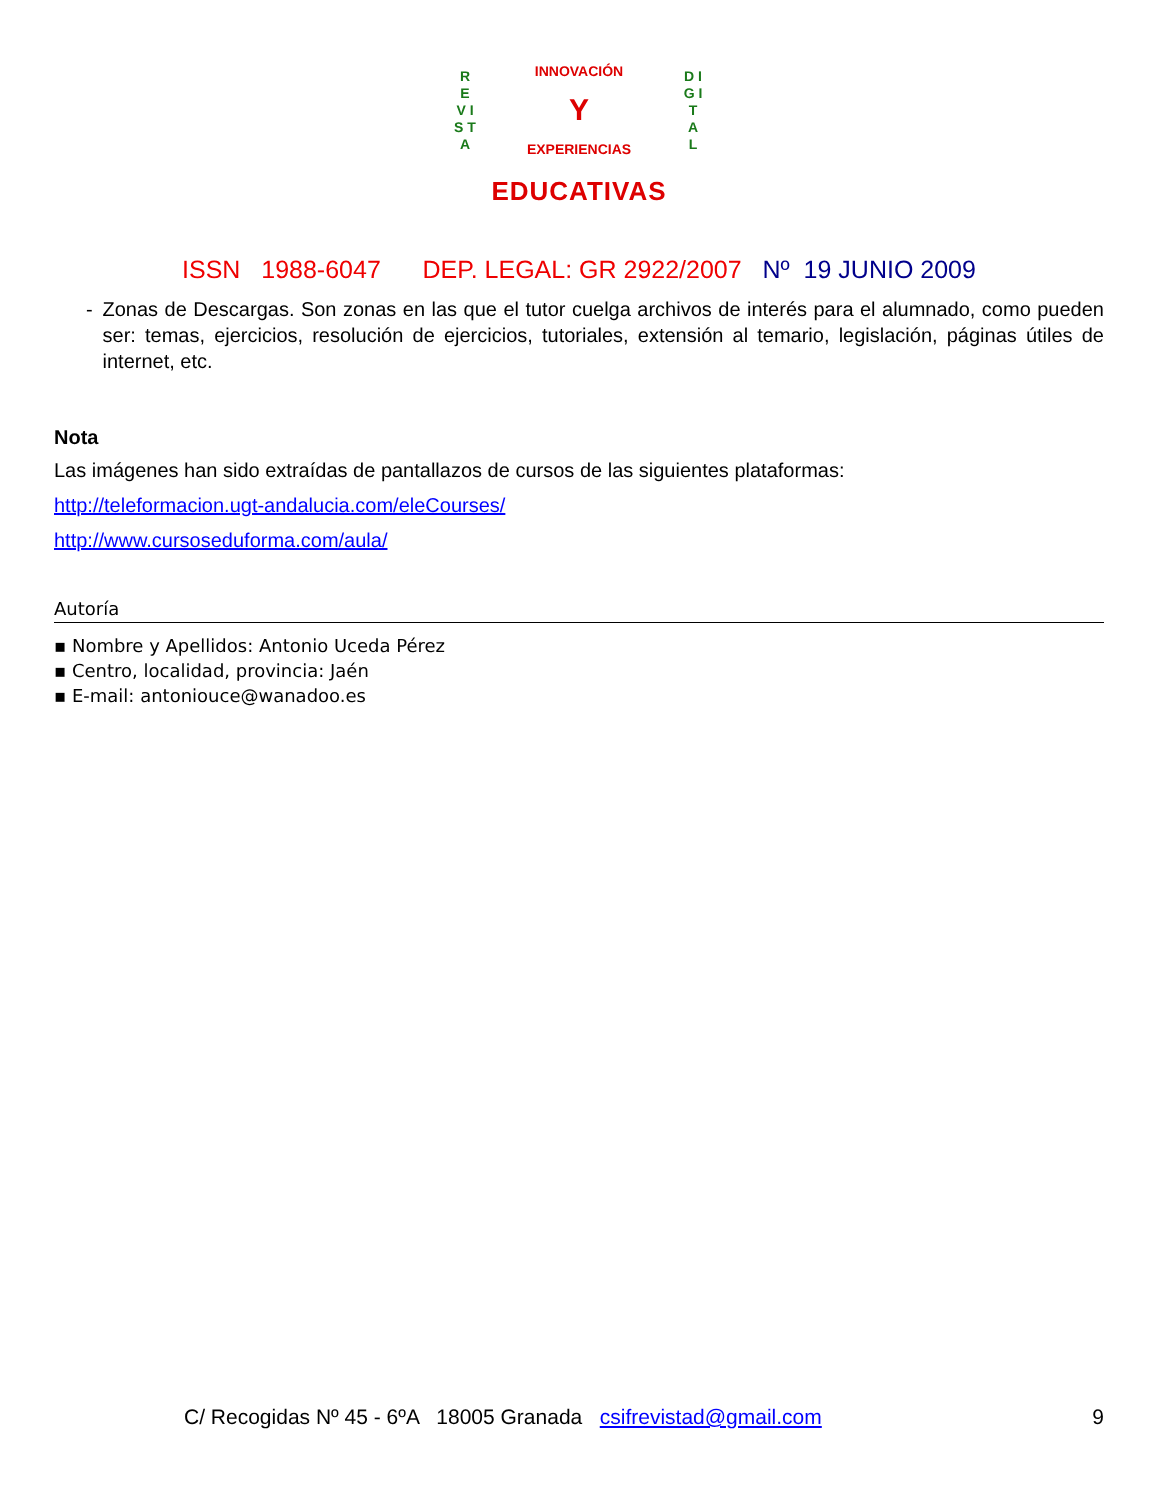R E V I S T A
INNOVACIÓN
Y
EXPERIENCIAS
D I G I T A L
EDUCATIVAS
ISSN 1988-6047 DEP. LEGAL: GR 2922/2007 Nº 19 JUNIO 2009
- Zonas de Descargas. Son zonas en las que el tutor cuelga archivos de interés para el alumnado, como pueden ser: temas, ejercicios, resolución de ejercicios, tutoriales, extensión al temario, legislación, páginas útiles de internet, etc.
Nota
Las imágenes han sido extraídas de pantallazos de cursos de las siguientes plataformas:
http://teleformacion.ugt-andalucia.com/eleCourses/
http://www.cursoseduforma.com/aula/
Autoría
▪ Nombre y Apellidos: Antonio Uceda Pérez
▪ Centro, localidad, provincia: Jaén
▪ E-mail: antoniouce@wanadoo.es
C/ Recogidas Nº 45 - 6ºA 18005 Granada csifrevistad@gmail.com 9